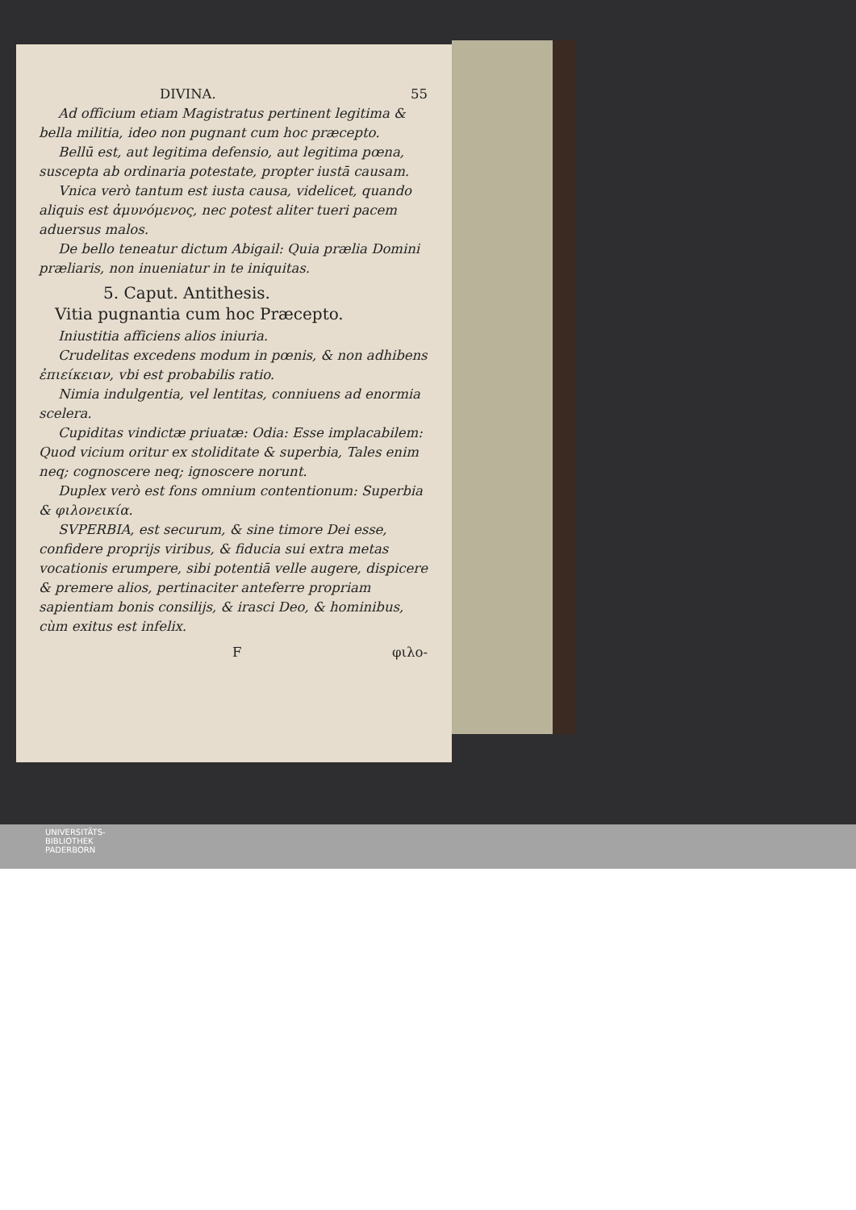DIVINA. 55
Ad officium etiam Magistratus pertinent legitima & bella militia, ideo non pugnant cum hoc præcepto.
Bellū est, aut legitima defensio, aut legitima pœna, suscepta ab ordinaria potestate, propter iustā causam.
Vnica verò tantum est iusta causa, videlicet, quando aliquis est ἀμυνόμενος, nec potest aliter tueri pacem aduersus malos.
De bello teneatur dictum Abigail: Quia prælia Domini præliaris, non inueniatur in te iniquitas.
5. Caput. Antithesis.
Vitia pugnantia cum hoc Præcepto.
Iniustitia afficiens alios iniuria.
Crudelitas excedens modum in pœnis, & non adhibens ἐπιείκειαν, vbi est probabilis ratio.
Nimia indulgentia, vel lentitas, conniuens ad enormia scelera.
Cupiditas vindictæ priuatæ: Odia: Esse implacabilem: Quod vicium oritur ex stoliditate & superbia, Tales enim neq; cognoscere neq; ignoscere norunt.
Duplex verò est fons omnium contentionum: Superbia & φιλονεικία.
SVPERBIA, est securum, & sine timore Dei esse, confidere proprijs viribus, & fiducia sui extra metas vocationis erumpere, sibi potentiā velle augere, dispicere & premere alios, pertinaciter anteferre propriam sapientiam bonis consilijs, & irasci Deo, & hominibus, cùm exitus est infelix.
Fφιλο-
UNIVERSITÄTS-
BIBLIOTHEK
PADERBORN